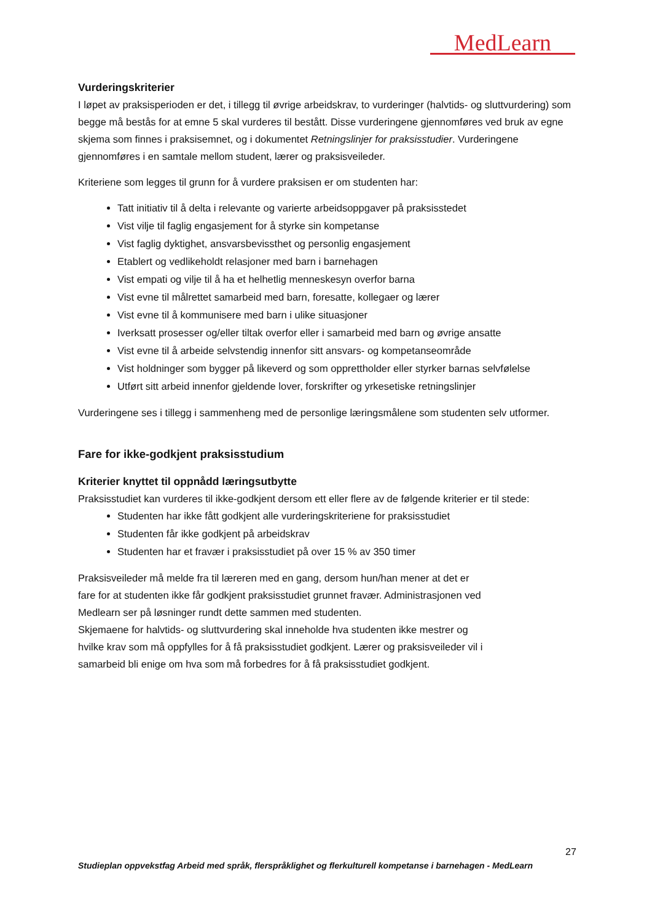MedLearn
Vurderingskriterier
I løpet av praksisperioden er det, i tillegg til øvrige arbeidskrav, to vurderinger (halvtids- og sluttvurdering) som begge må bestås for at emne 5 skal vurderes til bestått. Disse vurderingene gjennomføres ved bruk av egne skjema som finnes i praksisemnet, og i dokumentet Retningslinjer for praksisstudier. Vurderingene gjennomføres i en samtale mellom student, lærer og praksisveileder.
Kriteriene som legges til grunn for å vurdere praksisen er om studenten har:
Tatt initiativ til å delta i relevante og varierte arbeidsoppgaver på praksisstedet
Vist vilje til faglig engasjement for å styrke sin kompetanse
Vist faglig dyktighet, ansvarsbevissthet og personlig engasjement
Etablert og vedlikeholdt relasjoner med barn i barnehagen
Vist empati og vilje til å ha et helhetlig menneskesyn overfor barna
Vist evne til målrettet samarbeid med barn, foresatte, kollegaer og lærer
Vist evne til å kommunisere med barn i ulike situasjoner
Iverksatt prosesser og/eller tiltak overfor eller i samarbeid med barn og øvrige ansatte
Vist evne til å arbeide selvstendig innenfor sitt ansvars- og kompetanseområde
Vist holdninger som bygger på likeverd og som opprettholder eller styrker barnas selvfølelse
Utført sitt arbeid innenfor gjeldende lover, forskrifter og yrkesetiske retningslinjer
Vurderingene ses i tillegg i sammenheng med de personlige læringsmålene som studenten selv utformer.
Fare for ikke-godkjent praksisstudium
Kriterier knyttet til oppnådd læringsutbytte
Praksisstudiet kan vurderes til ikke-godkjent dersom ett eller flere av de følgende kriterier er til stede:
Studenten har ikke fått godkjent alle vurderingskriteriene for praksisstudiet
Studenten får ikke godkjent på arbeidskrav
Studenten har et fravær i praksisstudiet på over 15 % av 350 timer
Praksisveileder må melde fra til læreren med en gang, dersom hun/han mener at det er
fare for at studenten ikke får godkjent praksisstudiet grunnet fravær. Administrasjonen ved
Medlearn ser på løsninger rundt dette sammen med studenten.
Skjemaene for halvtids- og sluttvurdering skal inneholde hva studenten ikke mestrer og
hvilke krav som må oppfylles for å få praksisstudiet godkjent. Lærer og praksisveileder vil i
samarbeid bli enige om hva som må forbedres for å få praksisstudiet godkjent.
27
Studieplan oppvekstfag Arbeid med språk, flerspråklighet og flerkulturell kompetanse i barnehagen - MedLearn